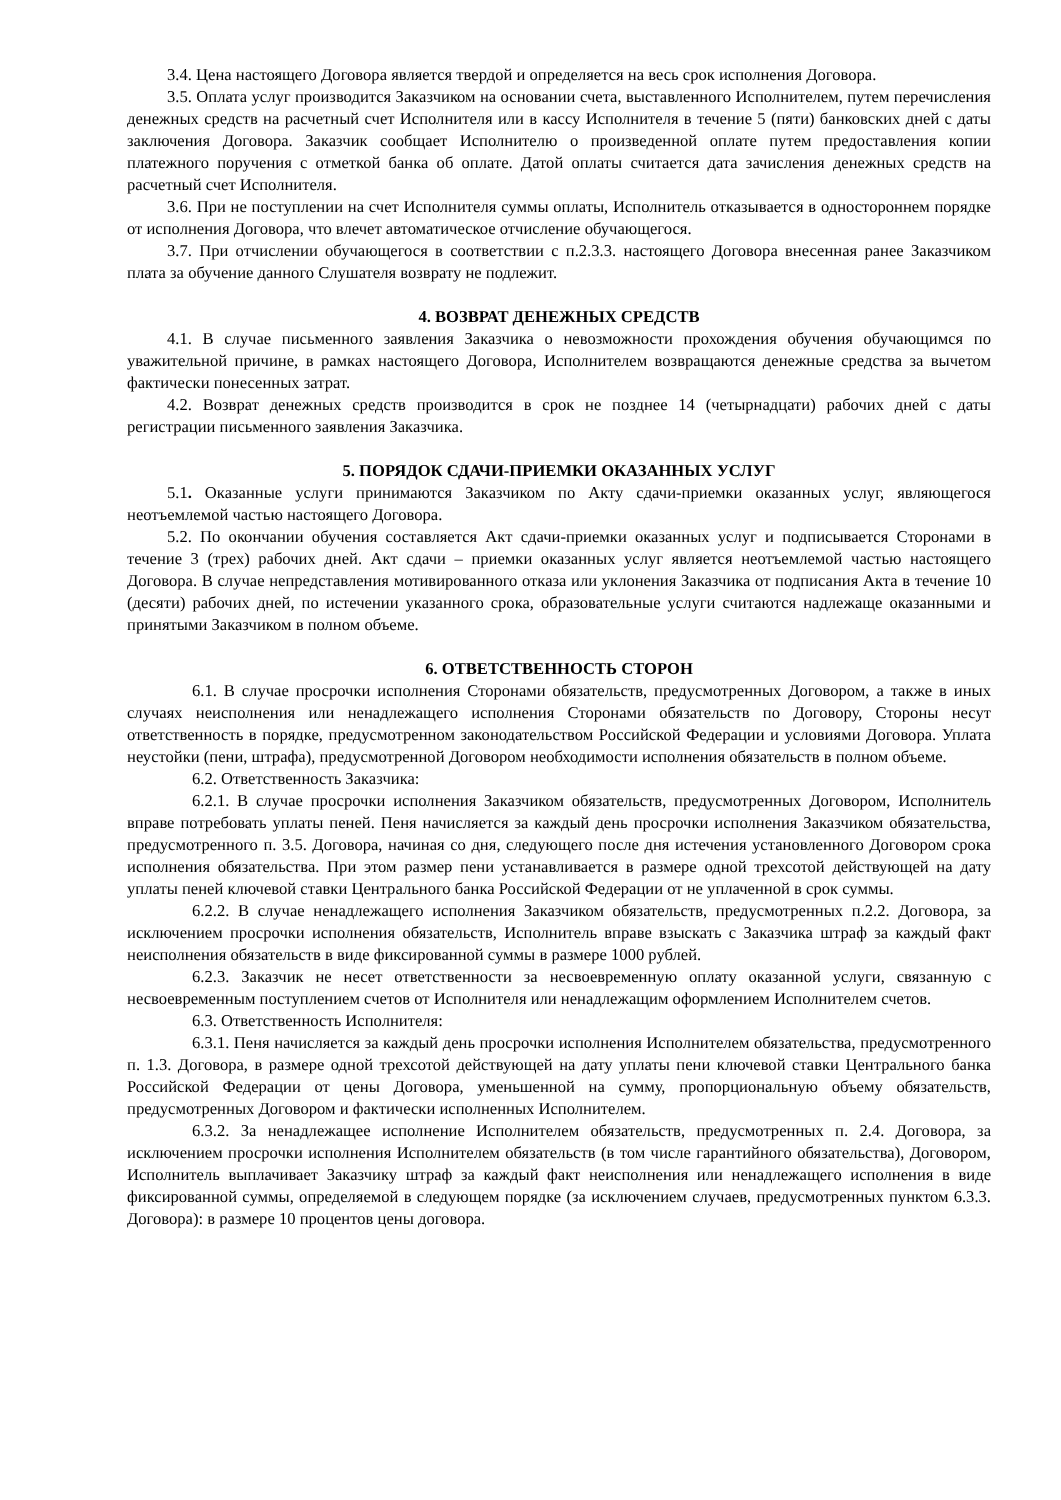3.4. Цена настоящего Договора является твердой и определяется на весь срок исполнения Договора.
3.5. Оплата услуг производится Заказчиком на основании счета, выставленного Исполнителем, путем перечисления денежных средств на расчетный счет Исполнителя или в кассу Исполнителя в течение 5 (пяти) банковских дней с даты заключения Договора. Заказчик сообщает Исполнителю о произведенной оплате путем предоставления копии платежного поручения с отметкой банка об оплате. Датой оплаты считается дата зачисления денежных средств на расчетный счет Исполнителя.
3.6. При не поступлении на счет Исполнителя суммы оплаты, Исполнитель отказывается в одностороннем порядке от исполнения Договора, что влечет автоматическое отчисление обучающегося.
3.7. При отчислении обучающегося в соответствии с п.2.3.3. настоящего Договора внесенная ранее Заказчиком плата за обучение данного Слушателя возврату не подлежит.
4. ВОЗВРАТ ДЕНЕЖНЫХ СРЕДСТВ
4.1. В случае письменного заявления Заказчика о невозможности прохождения обучения обучающимся по уважительной причине, в рамках настоящего Договора, Исполнителем возвращаются денежные средства за вычетом фактически понесенных затрат.
4.2. Возврат денежных средств производится в срок не позднее 14 (четырнадцати) рабочих дней с даты регистрации письменного заявления Заказчика.
5. ПОРЯДОК СДАЧИ-ПРИЕМКИ ОКАЗАННЫХ УСЛУГ
5.1. Оказанные услуги принимаются Заказчиком по Акту сдачи-приемки оказанных услуг, являющегося неотъемлемой частью настоящего Договора.
5.2. По окончании обучения составляется Акт сдачи-приемки оказанных услуг и подписывается Сторонами в течение 3 (трех) рабочих дней. Акт сдачи – приемки оказанных услуг является неотъемлемой частью настоящего Договора. В случае непредставления мотивированного отказа или уклонения Заказчика от подписания Акта в течение 10 (десяти) рабочих дней, по истечении указанного срока, образовательные услуги считаются надлежаще оказанными и принятыми Заказчиком в полном объеме.
6. ОТВЕТСТВЕННОСТЬ СТОРОН
6.1. В случае просрочки исполнения Сторонами обязательств, предусмотренных Договором, а также в иных случаях неисполнения или ненадлежащего исполнения Сторонами обязательств по Договору, Стороны несут ответственность в порядке, предусмотренном законодательством Российской Федерации и условиями Договора. Уплата неустойки (пени, штрафа), предусмотренной Договором необходимости исполнения обязательств в полном объеме.
6.2. Ответственность Заказчика:
6.2.1. В случае просрочки исполнения Заказчиком обязательств, предусмотренных Договором, Исполнитель вправе потребовать уплаты пеней. Пеня начисляется за каждый день просрочки исполнения Заказчиком обязательства, предусмотренного п. 3.5. Договора, начиная со дня, следующего после дня истечения установленного Договором срока исполнения обязательства. При этом размер пени устанавливается в размере одной трехсотой действующей на дату уплаты пеней ключевой ставки Центрального банка Российской Федерации от не уплаченной в срок суммы.
6.2.2. В случае ненадлежащего исполнения Заказчиком обязательств, предусмотренных п.2.2. Договора, за исключением просрочки исполнения обязательств, Исполнитель вправе взыскать с Заказчика штраф за каждый факт неисполнения обязательств в виде фиксированной суммы в размере 1000 рублей.
6.2.3. Заказчик не несет ответственности за несвоевременную оплату оказанной услуги, связанную с несвоевременным поступлением счетов от Исполнителя или ненадлежащим оформлением Исполнителем счетов.
6.3. Ответственность Исполнителя:
6.3.1. Пеня начисляется за каждый день просрочки исполнения Исполнителем обязательства, предусмотренного п. 1.3. Договора, в размере одной трехсотой действующей на дату уплаты пени ключевой ставки Центрального банка Российской Федерации от цены Договора, уменьшенной на сумму, пропорциональную объему обязательств, предусмотренных Договором и фактически исполненных Исполнителем.
6.3.2. За ненадлежащее исполнение Исполнителем обязательств, предусмотренных п. 2.4. Договора, за исключением просрочки исполнения Исполнителем обязательств (в том числе гарантийного обязательства), Договором, Исполнитель выплачивает Заказчику штраф за каждый факт неисполнения или ненадлежащего исполнения в виде фиксированной суммы, определяемой в следующем порядке (за исключением случаев, предусмотренных пунктом 6.3.3. Договора): в размере 10 процентов цены договора.